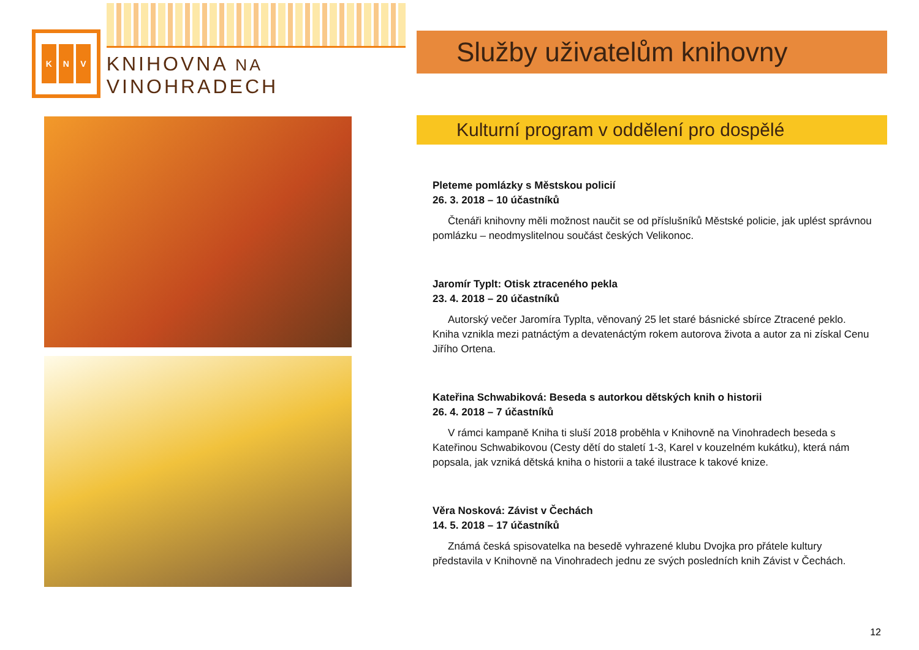K N V
KNIHOVNA NA VINOHRADECH
Služby uživatelům knihovny
Kulturní program v oddělení pro dospělé
Pleteme pomlázky s Městskou policií
26. 3. 2018 – 10 účastníků
Čtenáři knihovny měli možnost naučit se od příslušníků Městské policie, jak uplést správnou pomlázku – neodmyslitelnou součást českých Velikonoc.
Jaromír Typlt: Otisk ztraceného pekla
23. 4. 2018 – 20 účastníků
Autorský večer Jaromíra Typlta, věnovaný 25 let staré básnické sbírce Ztracené peklo. Kniha vznikla mezi patnáctým a devatenáctým rokem autorova života a autor za ni získal Cenu Jiřího Ortena.
Kateřina Schwabiková: Beseda s autorkou dětských knih o historii
26. 4. 2018 – 7 účastníků
V rámci kampaně Kniha ti sluší 2018 proběhla v Knihovně na Vinohradech beseda s Kateřinou Schwabikovou (Cesty dětí do staletí 1-3, Karel v kouzelném kukátku), která nám popsala, jak vzniká dětská kniha o historii a také ilustrace k takové knize.
Věra Nosková: Závist v Čechách
14. 5. 2018 – 17 účastníků
Známá česká spisovatelka na besedě vyhrazené klubu Dvojka pro přátele kultury představila v Knihovně na Vinohradech jednu ze svých posledních knih Závist v Čechách.
12